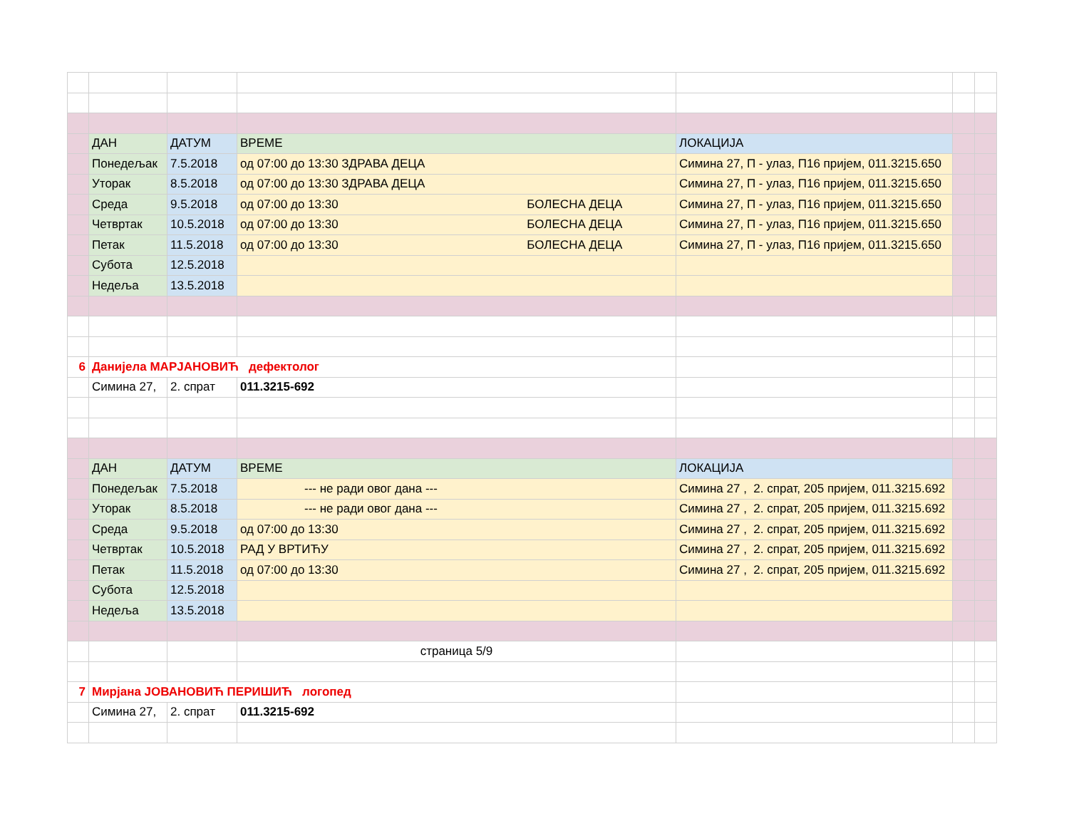| | ДАН | ДАТУМ | ВРЕМЕ | ЛОКАЦИЈА | | |
| | Понедељак | 7.5.2018 | од 07:00 до 13:30 ЗДРАВА ДЕЦА | Симина 27, П - улаз, П16 пријем, 011.3215.650 | | |
| | Уторак | 8.5.2018 | од 07:00 до 13:30 ЗДРАВА ДЕЦА | Симина 27, П - улаз, П16 пријем, 011.3215.650 | | |
| | Среда | 9.5.2018 | од 07:00 до 13:30 БОЛЕСНА ДЕЦА | Симина 27, П - улаз, П16 пријем, 011.3215.650 | | |
| | Четвртак | 10.5.2018 | од 07:00 до 13:30 БОЛЕСНА ДЕЦА | Симина 27, П - улаз, П16 пријем, 011.3215.650 | | |
| | Петак | 11.5.2018 | од 07:00 до 13:30 БОЛЕСНА ДЕЦА | Симина 27, П - улаз, П16 пријем, 011.3215.650 | | |
| | Субота | 12.5.2018 | | | | |
| | Недеља | 13.5.2018 | | | | |
| 6 | Данијела МАРЈАНОВИЋ дефектолог | | | | | |
| | Симина 27, | 2. спрат | 011.3215-692 | | | |
| | ДАН | ДАТУМ | ВРЕМЕ | ЛОКАЦИЈА | | |
| | Понедељак | 7.5.2018 | --- не ради овог дана --- | Симина 27 , 2. спрат, 205 пријем, 011.3215.692 | | |
| | Уторак | 8.5.2018 | --- не ради овог дана --- | Симина 27 , 2. спрат, 205 пријем, 011.3215.692 | | |
| | Среда | 9.5.2018 | од 07:00 до 13:30 | Симина 27 , 2. спрат, 205 пријем, 011.3215.692 | | |
| | Четвртак | 10.5.2018 | РАД У ВРТИЋУ | Симина 27 , 2. спрат, 205 пријем, 011.3215.692 | | |
| | Петак | 11.5.2018 | од 07:00 до 13:30 | Симина 27 , 2. спрат, 205 пријем, 011.3215.692 | | |
| | Субота | 12.5.2018 | | | | |
| | Недеља | 13.5.2018 | | | | |
| | | | страница 5/9 | | | |
| 7 | Мирјана ЈОВАНОВИЋ ПЕРИШИЋ логопед | | | | | |
| | Симина 27, | 2. спрат | 011.3215-692 | | | |